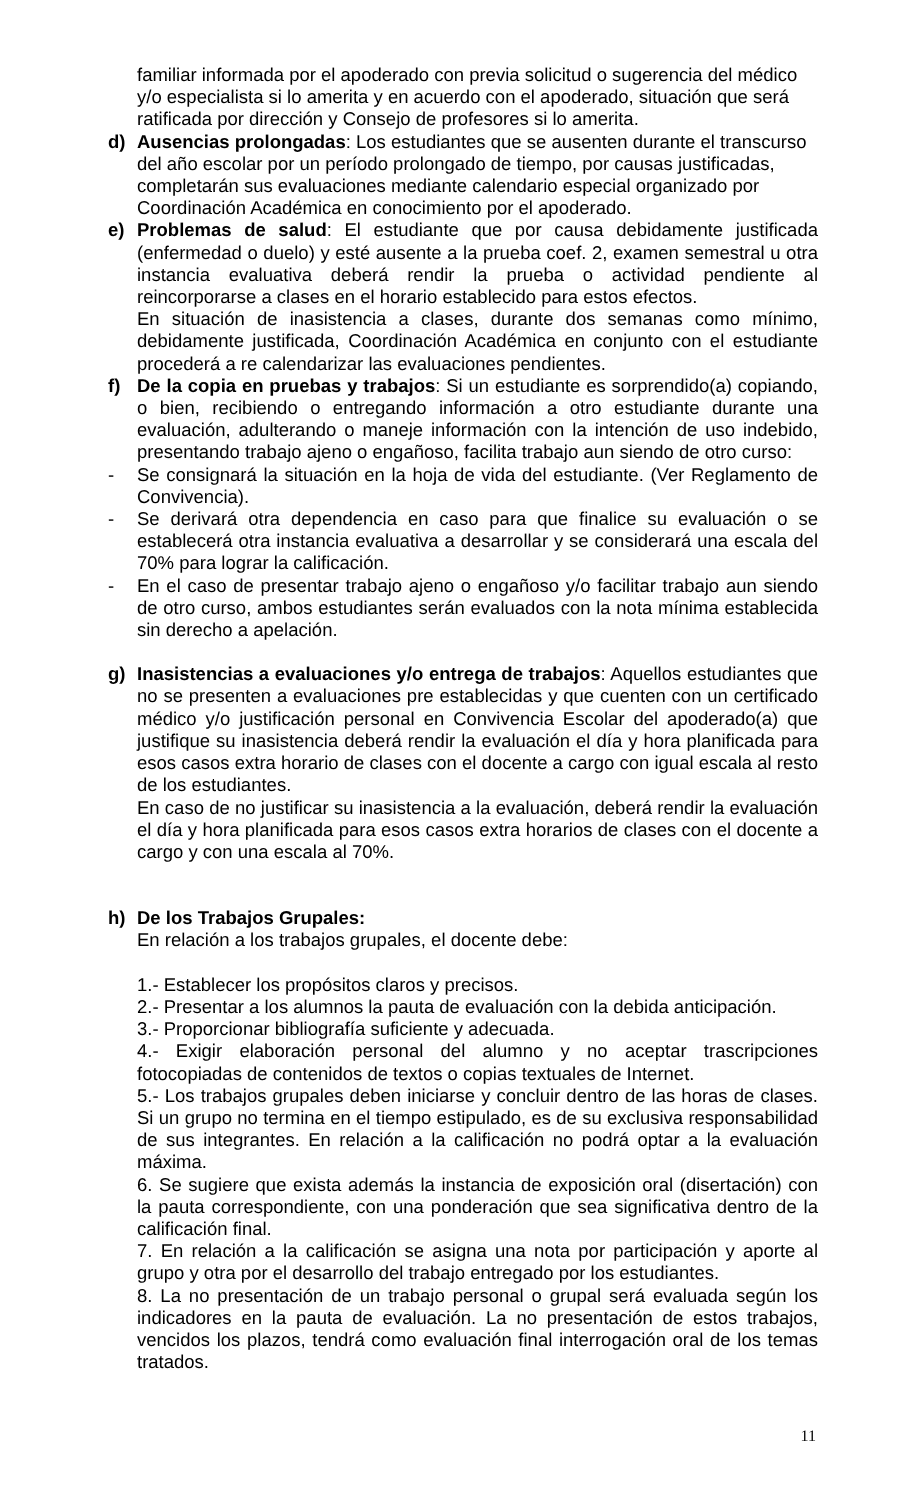familiar informada por el apoderado con previa solicitud o sugerencia del médico y/o especialista si lo amerita y en acuerdo con el apoderado, situación que será ratificada por dirección y Consejo de profesores si lo amerita.
d) Ausencias prolongadas: Los estudiantes que se ausenten durante el transcurso del año escolar por un período prolongado de tiempo, por causas justificadas, completarán sus evaluaciones mediante calendario especial organizado por Coordinación Académica en conocimiento por el apoderado.
e) Problemas de salud: El estudiante que por causa debidamente justificada (enfermedad o duelo) y esté ausente a la prueba coef. 2, examen semestral u otra instancia evaluativa deberá rendir la prueba o actividad pendiente al reincorporarse a clases en el horario establecido para estos efectos.
En situación de inasistencia a clases, durante dos semanas como mínimo, debidamente justificada, Coordinación Académica en conjunto con el estudiante procederá a re calendarizar las evaluaciones pendientes.
f) De la copia en pruebas y trabajos: Si un estudiante es sorprendido(a) copiando, o bien, recibiendo o entregando información a otro estudiante durante una evaluación, adulterando o maneje información con la intención de uso indebido, presentando trabajo ajeno o engañoso, facilita trabajo aun siendo de otro curso:
- Se consignará la situación en la hoja de vida del estudiante. (Ver Reglamento de Convivencia).
- Se derivará otra dependencia en caso para que finalice su evaluación o se establecerá otra instancia evaluativa a desarrollar y se considerará una escala del 70% para lograr la calificación.
- En el caso de presentar trabajo ajeno o engañoso y/o facilitar trabajo aun siendo de otro curso, ambos estudiantes serán evaluados con la nota mínima establecida sin derecho a apelación.
g) Inasistencias a evaluaciones y/o entrega de trabajos: Aquellos estudiantes que no se presenten a evaluaciones pre establecidas y que cuenten con un certificado médico y/o justificación personal en Convivencia Escolar del apoderado(a) que justifique su inasistencia deberá rendir la evaluación el día y hora planificada para esos casos extra horario de clases con el docente a cargo con igual escala al resto de los estudiantes.
En caso de no justificar su inasistencia a la evaluación, deberá rendir la evaluación el día y hora planificada para esos casos extra horarios de clases con el docente a cargo y con una escala al 70%.
h) De los Trabajos Grupales:
En relación a los trabajos grupales, el docente debe:
1.- Establecer los propósitos claros y precisos.
2.- Presentar a los alumnos la pauta de evaluación con la debida anticipación.
3.- Proporcionar bibliografía suficiente y adecuada.
4.- Exigir elaboración personal del alumno y no aceptar trascripciones fotocopiadas de contenidos de textos o copias textuales de Internet.
5.- Los trabajos grupales deben iniciarse y concluir dentro de las horas de clases. Si un grupo no termina en el tiempo estipulado, es de su exclusiva responsabilidad de sus integrantes. En relación a la calificación no podrá optar a la evaluación máxima.
6. Se sugiere que exista además la instancia de exposición oral (disertación) con la pauta correspondiente, con una ponderación que sea significativa dentro de la calificación final.
7. En relación a la calificación se asigna una nota por participación y aporte al grupo y otra por el desarrollo del trabajo entregado por los estudiantes.
8. La no presentación de un trabajo personal o grupal será evaluada según los indicadores en la pauta de evaluación. La no presentación de estos trabajos, vencidos los plazos, tendrá como evaluación final interrogación oral de los temas tratados.
11